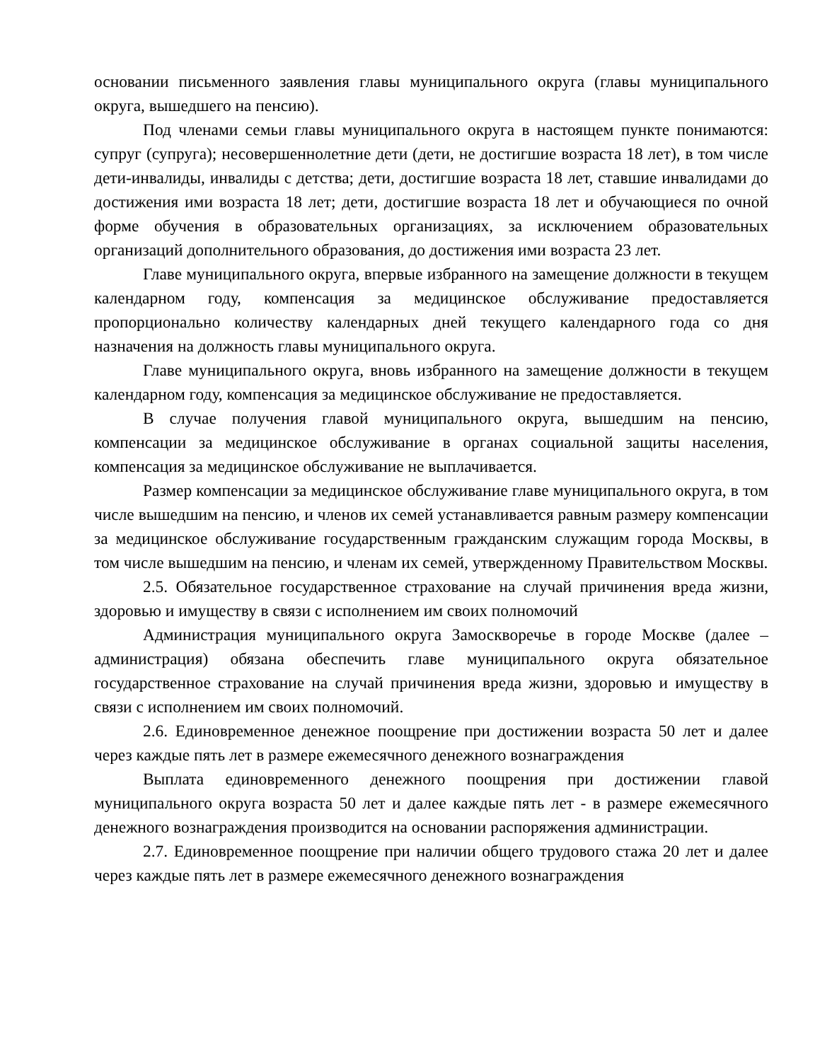основании письменного заявления главы муниципального округа (главы муниципального округа, вышедшего на пенсию).
Под членами семьи главы муниципального округа в настоящем пункте понимаются: супруг (супруга); несовершеннолетние дети (дети, не достигшие возраста 18 лет), в том числе дети-инвалиды, инвалиды с детства; дети, достигшие возраста 18 лет, ставшие инвалидами до достижения ими возраста 18 лет; дети, достигшие возраста 18 лет и обучающиеся по очной форме обучения в образовательных организациях, за исключением образовательных организаций дополнительного образования, до достижения ими возраста 23 лет.
Главе муниципального округа, впервые избранного на замещение должности в текущем календарном году, компенсация за медицинское обслуживание предоставляется пропорционально количеству календарных дней текущего календарного года со дня назначения на должность главы муниципального округа.
Главе муниципального округа, вновь избранного на замещение должности в текущем календарном году, компенсация за медицинское обслуживание не предоставляется.
В случае получения главой муниципального округа, вышедшим на пенсию, компенсации за медицинское обслуживание в органах социальной защиты населения, компенсация за медицинское обслуживание не выплачивается.
Размер компенсации за медицинское обслуживание главе муниципального округа, в том числе вышедшим на пенсию, и членов их семей устанавливается равным размеру компенсации за медицинское обслуживание государственным гражданским служащим города Москвы, в том числе вышедшим на пенсию, и членам их семей, утвержденному Правительством Москвы.
2.5. Обязательное государственное страхование на случай причинения вреда жизни, здоровью и имуществу в связи с исполнением им своих полномочий
Администрация муниципального округа Замоскворечье в городе Москве (далее – администрация) обязана обеспечить главе муниципального округа обязательное государственное страхование на случай причинения вреда жизни, здоровью и имуществу в связи с исполнением им своих полномочий.
2.6. Единовременное денежное поощрение при достижении возраста 50 лет и далее через каждые пять лет в размере ежемесячного денежного вознаграждения
Выплата единовременного денежного поощрения при достижении главой муниципального округа возраста 50 лет и далее каждые пять лет - в размере ежемесячного денежного вознаграждения производится на основании распоряжения администрации.
2.7. Единовременное поощрение при наличии общего трудового стажа 20 лет и далее через каждые пять лет в размере ежемесячного денежного вознаграждения